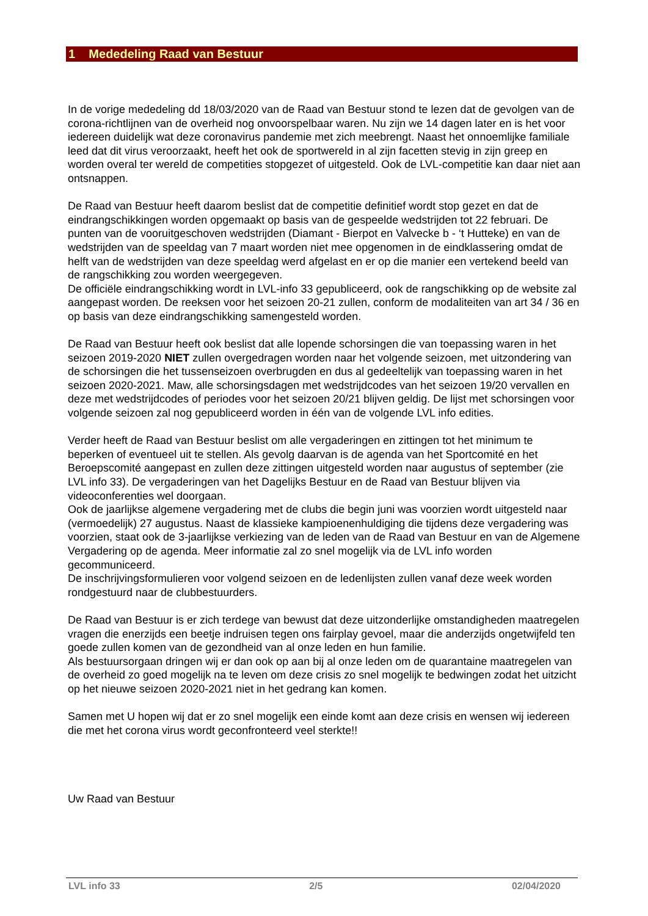1 Mededeling Raad van Bestuur
In de vorige mededeling dd 18/03/2020 van de Raad van Bestuur stond te lezen dat de gevolgen van de corona-richtlijnen van de overheid nog onvoorspelbaar waren. Nu zijn we 14 dagen later en is het voor iedereen duidelijk wat deze coronavirus pandemie met zich meebrengt. Naast het onnoemlijke familiale leed dat dit virus veroorzaakt, heeft het ook de sportwereld in al zijn facetten stevig in zijn greep en worden overal ter wereld de competities stopgezet of uitgesteld. Ook de LVL-competitie kan daar niet aan ontsnappen.
De Raad van Bestuur heeft daarom beslist dat de competitie definitief wordt stop gezet en dat de eindrangschikkingen worden opgemaakt op basis van de gespeelde wedstrijden tot 22 februari. De punten van de vooruitgeschoven wedstrijden (Diamant - Bierpot en Valvecke b - ‘t Hutteke) en van de wedstrijden van de speeldag van 7 maart worden niet mee opgenomen in de eindklassering omdat de helft van de wedstrijden van deze speeldag werd afgelast en er op die manier een vertekend beeld van de rangschikking zou worden weergegeven.
De officiële eindrangschikking wordt in LVL-info 33 gepubliceerd, ook de rangschikking op de website zal aangepast worden. De reeksen voor het seizoen 20-21 zullen, conform de modaliteiten van art 34 / 36 en op basis van deze eindrangschikking samengesteld worden.
De Raad van Bestuur heeft ook beslist dat alle lopende schorsingen die van toepassing waren in het seizoen 2019-2020 NIET zullen overgedragen worden naar het volgende seizoen, met uitzondering van de schorsingen die het tussenseizoen overbrugden en dus al gedeeltelijk van toepassing waren in het seizoen 2020-2021. Maw, alle schorsingsdagen met wedstrijdcodes van het seizoen 19/20 vervallen en deze met wedstrijdcodes of periodes voor het seizoen 20/21 blijven geldig. De lijst met schorsingen voor volgende seizoen zal nog gepubliceerd worden in één van de volgende LVL info edities.
Verder heeft de Raad van Bestuur beslist om alle vergaderingen en zittingen tot het minimum te beperken of eventueel uit te stellen. Als gevolg daarvan is de agenda van het Sportcomité en het Beroepscomité aangepast en zullen deze zittingen uitgesteld worden naar augustus of september (zie LVL info 33). De vergaderingen van het Dagelijks Bestuur en de Raad van Bestuur blijven via videoconferenties wel doorgaan.
Ook de jaarlijkse algemene vergadering met de clubs die begin juni was voorzien wordt uitgesteld naar (vermoedelijk) 27 augustus. Naast de klassieke kampioenenhuldiging die tijdens deze vergadering was voorzien, staat ook de 3-jaarlijkse verkiezing van de leden van de Raad van Bestuur en van de Algemene Vergadering op de agenda. Meer informatie zal zo snel mogelijk via de LVL info worden gecommuniceerd.
De inschrijvingsformulieren voor volgend seizoen en de ledenlijsten zullen vanaf deze week worden rondgestuurd naar de clubbestuurders.
De Raad van Bestuur is er zich terdege van bewust dat deze uitzonderlijke omstandigheden maatregelen vragen die enerzijds een beetje indruisen tegen ons fairplay gevoel, maar die anderzijds ongetwijfeld ten goede zullen komen van de gezondheid van al onze leden en hun familie.
Als bestuursorgaan dringen wij er dan ook op aan bij al onze leden om de quarantaine maatregelen van de overheid zo goed mogelijk na te leven om deze crisis zo snel mogelijk te bedwingen zodat het uitzicht op het nieuwe seizoen 2020-2021 niet in het gedrang kan komen.
Samen met U hopen wij dat er zo snel mogelijk een einde komt aan deze crisis en wensen wij iedereen die met het corona virus wordt geconfronteerd veel sterkte!!
Uw Raad van Bestuur
LVL info 33 2/5 02/04/2020